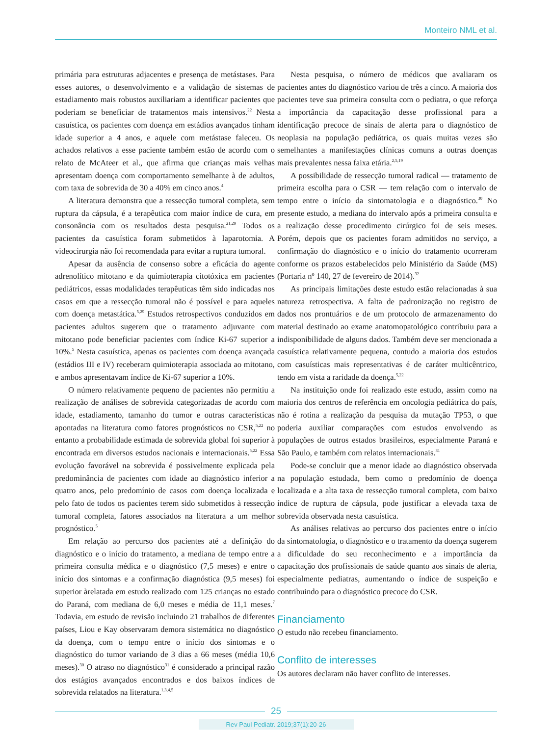Monteiro NML et al.
primária para estruturas adjacentes e presença de metástases. Para esses autores, o desenvolvimento e a validação de sistemas de estadiamento mais robustos auxiliariam a identificar pacientes que poderiam se beneficiar de tratamentos mais intensivos.<sup>22</sup> Nesta casuística, os pacientes com doença em estádios avançados tinham idade superior a 4 anos, e aquele com metástase faleceu. Os achados relativos a esse paciente também estão de acordo com o relato de McAteer et al., que afirma que crianças mais velhas apresentam doença com comportamento semelhante à de adultos, com taxa de sobrevida de 30 a 40% em cinco anos.<sup>4</sup>
A literatura demonstra que a ressecção tumoral completa, sem ruptura da cápsula, é a terapêutica com maior índice de cura, em consonância com os resultados desta pesquisa.<sup>21,29</sup> Todos os pacientes da casuística foram submetidos à laparotomia. A videocirurgia não foi recomendada para evitar a ruptura tumoral.
Apesar da ausência de consenso sobre a eficácia do agente adrenolítico mitotano e da quimioterapia citotóxica em pacientes pediátricos, essas modalidades terapêuticas têm sido indicadas nos casos em que a ressecção tumoral não é possível e para aqueles com doença metastática.<sup>5,29</sup> Estudos retrospectivos conduzidos em pacientes adultos sugerem que o tratamento adjuvante com mitotano pode beneficiar pacientes com índice Ki-67 superior a 10%.<sup>5</sup> Nesta casuística, apenas os pacientes com doença avançada (estádios III e IV) receberam quimioterapia associada ao mitotano, e ambos apresentavam índice de Ki-67 superior a 10%.
O número relativamente pequeno de pacientes não permitiu a realização de análises de sobrevida categorizadas de acordo com idade, estadiamento, tamanho do tumor e outras características apontadas na literatura como fatores prognósticos no CSR,<sup>5,22</sup> no entanto a probabilidade estimada de sobrevida global foi superior à encontrada em diversos estudos nacionais e internacionais.<sup>5,22</sup> Essa evolução favorável na sobrevida é possivelmente explicada pela predominância de pacientes com idade ao diagnóstico inferior a quatro anos, pelo predomínio de casos com doença localizada e pelo fato de todos os pacientes terem sido submetidos à ressecção tumoral completa, fatores associados na literatura a um melhor prognóstico.<sup>5</sup>
Em relação ao percurso dos pacientes até a definição do diagnóstico e o início do tratamento, a mediana de tempo entre a primeira consulta médica e o diagnóstico (7,5 meses) e entre o início dos sintomas e a confirmação diagnóstica (9,5 meses) foi superior àrelatada em estudo realizado com 125 crianças no estado do Paraná, com mediana de 6,0 meses e média de 11,1 meses.<sup>7</sup> Todavia, em estudo de revisão incluindo 21 trabalhos de diferentes países, Liou e Kay observaram demora sistemática no diagnóstico da doença, com o tempo entre o início dos sintomas e o diagnóstico do tumor variando de 3 dias a 66 meses (média 10,6 meses).<sup>30</sup> O atraso no diagnóstico<sup>31</sup> é considerado a principal razão dos estágios avançados encontrados e dos baixos índices de sobrevida relatados na literatura.<sup>1,3,4,5</sup>
Nesta pesquisa, o número de médicos que avaliaram os pacientes antes do diagnóstico variou de três a cinco. A maioria dos pacientes teve sua primeira consulta com o pediatra, o que reforça a importância da capacitação desse profissional para a identificação precoce de sinais de alerta para o diagnóstico de neoplasia na população pediátrica, os quais muitas vezes são semelhantes a manifestações clínicas comuns a outras doenças mais prevalentes nessa faixa etária.<sup>2,5,19</sup>
A possibilidade de ressecção tumoral radical — tratamento de primeira escolha para o CSR — tem relação com o intervalo de tempo entre o início da sintomatologia e o diagnóstico.<sup>30</sup> No presente estudo, a mediana do intervalo após a primeira consulta e a realização desse procedimento cirúrgico foi de seis meses. Porém, depois que os pacientes foram admitidos no serviço, a confirmação do diagnóstico e o início do tratamento ocorreram conforme os prazos estabelecidos pelo Ministério da Saúde (MS) (Portaria nº 140, 27 de fevereiro de 2014).<sup>32</sup>
As principais limitações deste estudo estão relacionadas à sua natureza retrospectiva. A falta de padronização no registro de dados nos prontuários e de um protocolo de armazenamento do material destinado ao exame anatomopatológico contribuiu para a indisponibilidade de alguns dados. Também deve ser mencionada a casuística relativamente pequena, contudo a maioria dos estudos com casuísticas mais representativas é de caráter multicêntrico, tendo em vista a raridade da doença.<sup>5,22</sup>
Na instituição onde foi realizado este estudo, assim como na maioria dos centros de referência em oncologia pediátrica do país, não é rotina a realização da pesquisa da mutação TP53, o que poderia auxiliar comparações com estudos envolvendo as populações de outros estados brasileiros, especialmente Paraná e São Paulo, e também com relatos internacionais.<sup>31</sup>
Pode-se concluir que a menor idade ao diagnóstico observada na população estudada, bem como o predomínio de doença localizada e a alta taxa de ressecção tumoral completa, com baixo índice de ruptura de cápsula, pode justificar a elevada taxa de sobrevida observada nesta casuística.
As análises relativas ao percurso dos pacientes entre o início da sintomatologia, o diagnóstico e o tratamento da doença sugerem a dificuldade do seu reconhecimento e a importância da capacitação dos profissionais de saúde quanto aos sinais de alerta, especialmente pediatras, aumentando o índice de suspeição e contribuindo para o diagnóstico precoce do CSR.
Financiamento
O estudo não recebeu financiamento.
Conflito de interesses
Os autores declaram não haver conflito de interesses.
25
Rev Paul Pediatr. 2019;37(1):20-26